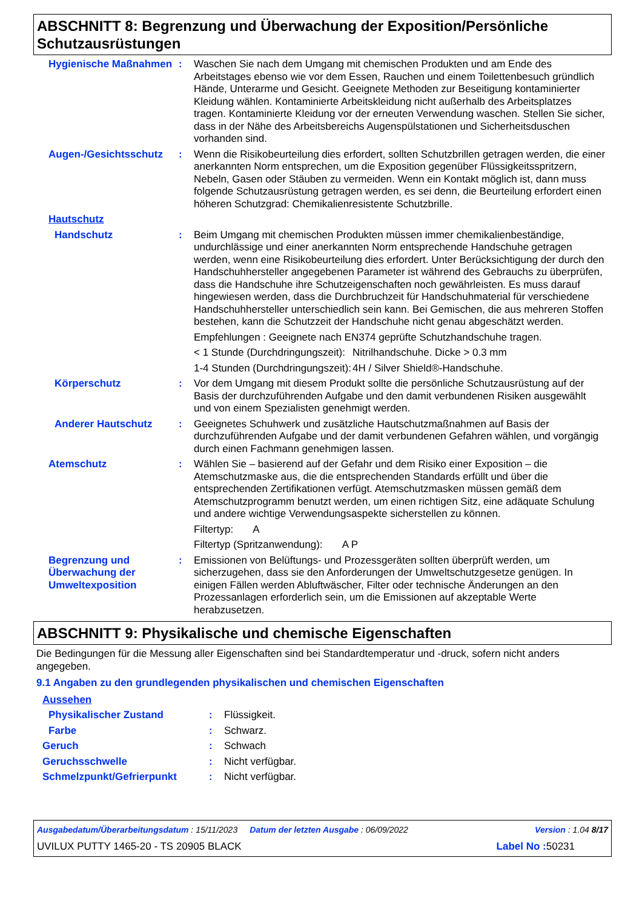ABSCHNITT 8: Begrenzung und Überwachung der Exposition/Persönliche Schutzausrüstungen
Hygienische Maßnahmen : Waschen Sie nach dem Umgang mit chemischen Produkten und am Ende des Arbeitstages ebenso wie vor dem Essen, Rauchen und einem Toilettenbesuch gründlich Hände, Unterarme und Gesicht. Geeignete Methoden zur Beseitigung kontaminierter Kleidung wählen. Kontaminierte Arbeitskleidung nicht außerhalb des Arbeitsplatzes tragen. Kontaminierte Kleidung vor der erneuten Verwendung waschen. Stellen Sie sicher, dass in der Nähe des Arbeitsbereichs Augenspülstationen und Sicherheitsduschen vorhanden sind.
Augen-/Gesichtsschutz : Wenn die Risikobeurteilung dies erfordert, sollten Schutzbrillen getragen werden, die einer anerkannten Norm entsprechen, um die Exposition gegenüber Flüssigkeitsspritzern, Nebeln, Gasen oder Stäuben zu vermeiden. Wenn ein Kontakt möglich ist, dann muss folgende Schutzausrüstung getragen werden, es sei denn, die Beurteilung erfordert einen höheren Schutzgrad: Chemikalienresistente Schutzbrille.
Hautschutz
Handschutz : Beim Umgang mit chemischen Produkten müssen immer chemikalienbeständige, undurchlässige und einer anerkannten Norm entsprechende Handschuhe getragen werden, wenn eine Risikobeurteilung dies erfordert. Unter Berücksichtigung der durch den Handschuhhersteller angegebenen Parameter ist während des Gebrauchs zu überprüfen, dass die Handschuhe ihre Schutzeigenschaften noch gewährleisten. Es muss darauf hingewiesen werden, dass die Durchbruchzeit für Handschuhmaterial für verschiedene Handschuhhersteller unterschiedlich sein kann. Bei Gemischen, die aus mehreren Stoffen bestehen, kann die Schutzzeit der Handschuhe nicht genau abgeschätzt werden.
Empfehlungen : Geeignete nach EN374 geprüfte Schutzhandschuhe tragen.
< 1 Stunde (Durchdringungszeit):
Nitrilhandschuhe. Dicke > 0.3 mm
1-4 Stunden (Durchdringungszeit):
4H / Silver Shield®-Handschuhe.
Körperschutz : Vor dem Umgang mit diesem Produkt sollte die persönliche Schutzausrüstung auf der Basis der durchzuführenden Aufgabe und den damit verbundenen Risiken ausgewählt und von einem Spezialisten genehmigt werden.
Anderer Hautschutz : Geeignetes Schuhwerk und zusätzliche Hautschutzmaßnahmen auf Basis der durchzuführenden Aufgabe und der damit verbundenen Gefahren wählen, und vorgängig durch einen Fachmann genehmigen lassen.
Atemschutz : Wählen Sie – basierend auf der Gefahr und dem Risiko einer Exposition – die Atemschutzmaske aus, die die entsprechenden Standards erfüllt und über die entsprechenden Zertifikationen verfügt. Atemschutzmasken müssen gemäß dem Atemschutzprogramm benutzt werden, um einen richtigen Sitz, eine adäquate Schulung und andere wichtige Verwendungsaspekte sicherstellen zu können.
Filtertyp: A
Filtertyp (Spritzanwendung): A P
Begrenzung und Überwachung der Umweltexposition
: Emissionen von Belüftungs- und Prozessgeräten sollten überprüft werden, um sicherzugehen, dass sie den Anforderungen der Umweltschutzgesetze genügen. In einigen Fällen werden Abluftwäscher, Filter oder technische Änderungen an den Prozessanlagen erforderlich sein, um die Emissionen auf akzeptable Werte herabzusetzen.
ABSCHNITT 9: Physikalische und chemische Eigenschaften
Die Bedingungen für die Messung aller Eigenschaften sind bei Standardtemperatur und -druck, sofern nicht anders angegeben.
9.1 Angaben zu den grundlegenden physikalischen und chemischen Eigenschaften
Aussehen
Physikalischer Zustand : Flüssigkeit.
Farbe : Schwarz.
Geruch : Schwach
Geruchsschwelle : Nicht verfügbar.
Schmelzpunkt/Gefrierpunkt : Nicht verfügbar.
Ausgabedatum/Überarbeitungsdatum : 15/11/2023 Datum der letzten Ausgabe : 06/09/2022 Version : 1.04 8/17
UVILUX PUTTY 1465-20 - TS 20905 BLACK Label No : 50231